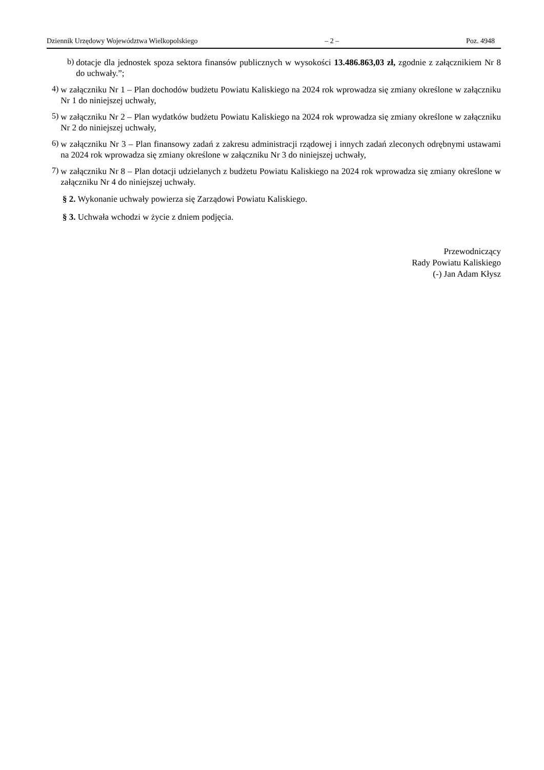Dziennik Urzędowy Województwa Wielkopolskiego – 2 – Poz. 4948
b)
dotacje dla jednostek spoza sektora finansów publicznych w wysokości 13.486.863,03 zł, zgodnie z załącznikiem Nr 8 do uchwały.”;
4)
w załączniku Nr 1 – Plan dochodów budżetu Powiatu Kaliskiego na 2024 rok wprowadza się zmiany określone w załączniku Nr 1 do niniejszej uchwały,
5)
w załączniku Nr 2 – Plan wydatków budżetu Powiatu Kaliskiego na 2024 rok wprowadza się zmiany określone w załączniku Nr 2 do niniejszej uchwały,
6)
w załączniku Nr 3 – Plan finansowy zadań z zakresu administracji rządowej i innych zadań zleconych odrębnymi ustawami na 2024 rok wprowadza się zmiany określone w załączniku Nr 3 do niniejszej uchwały,
7)
w załączniku Nr 8 – Plan dotacji udzielanych z budżetu Powiatu Kaliskiego na 2024 rok wprowadza się zmiany określone w załączniku Nr 4 do niniejszej uchwały.
§ 2. Wykonanie uchwały powierza się Zarządowi Powiatu Kaliskiego.
§ 3. Uchwała wchodzi w życie z dniem podjęcia.
Przewodniczący
Rady Powiatu Kaliskiego
(-) Jan Adam Kłysz